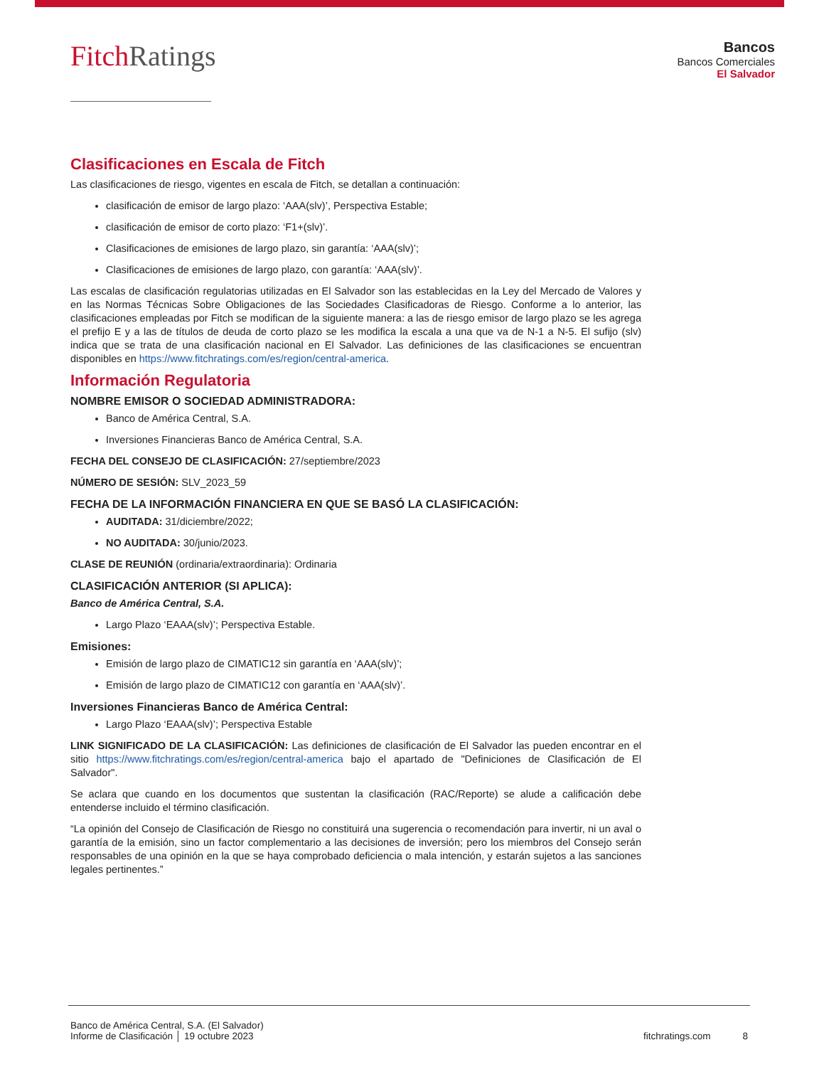Fitch Ratings
Bancos
Bancos Comerciales
El Salvador
Clasificaciones en Escala de Fitch
Las clasificaciones de riesgo, vigentes en escala de Fitch, se detallan a continuación:
clasificación de emisor de largo plazo: ‘AAA(slv)’, Perspectiva Estable;
clasificación de emisor de corto plazo: ‘F1+(slv)’.
Clasificaciones de emisiones de largo plazo, sin garantía: ‘AAA(slv)’;
Clasificaciones de emisiones de largo plazo, con garantía: ‘AAA(slv)’.
Las escalas de clasificación regulatorias utilizadas en El Salvador son las establecidas en la Ley del Mercado de Valores y en las Normas Técnicas Sobre Obligaciones de las Sociedades Clasificadoras de Riesgo. Conforme a lo anterior, las clasificaciones empleadas por Fitch se modifican de la siguiente manera: a las de riesgo emisor de largo plazo se les agrega el prefijo E y a las de títulos de deuda de corto plazo se les modifica la escala a una que va de N-1 a N-5. El sufijo (slv) indica que se trata de una clasificación nacional en El Salvador. Las definiciones de las clasificaciones se encuentran disponibles en https://www.fitchratings.com/es/region/central-america.
Información Regulatoria
NOMBRE EMISOR O SOCIEDAD ADMINISTRADORA:
Banco de América Central, S.A.
Inversiones Financieras Banco de América Central, S.A.
FECHA DEL CONSEJO DE CLASIFICACIÓN: 27/septiembre/2023
NÚMERO DE SESIÓN: SLV_2023_59
FECHA DE LA INFORMACIÓN FINANCIERA EN QUE SE BASÓ LA CLASIFICACIÓN:
AUDITADA: 31/diciembre/2022;
NO AUDITADA: 30/junio/2023.
CLASE DE REUNIÓN (ordinaria/extraordinaria): Ordinaria
CLASIFICACIÓN ANTERIOR (SI APLICA):
Banco de América Central, S.A.
Largo Plazo ‘EAAA(slv)’; Perspectiva Estable.
Emisiones:
Emisión de largo plazo de CIMATIC12 sin garantía en ‘AAA(slv)’;
Emisión de largo plazo de CIMATIC12 con garantía en ‘AAA(slv)’.
Inversiones Financieras Banco de América Central:
Largo Plazo ‘EAAA(slv)’; Perspectiva Estable
LINK SIGNIFICADO DE LA CLASIFICACIÓN: Las definiciones de clasificación de El Salvador las pueden encontrar en el sitio https://www.fitchratings.com/es/region/central-america bajo el apartado de "Definiciones de Clasificación de El Salvador".
Se aclara que cuando en los documentos que sustentan la clasificación (RAC/Reporte) se alude a calificación debe entenderse incluido el término clasificación.
“La opinión del Consejo de Clasificación de Riesgo no constituirá una sugerencia o recomendación para invertir, ni un aval o garantía de la emisión, sino un factor complementario a las decisiones de inversión; pero los miembros del Consejo serán responsables de una opinión en la que se haya comprobado deficiencia o mala intención, y estarán sujetos a las sanciones legales pertinentes.”
Banco de América Central, S.A. (El Salvador)
Informe de Clasificación │ 19 octubre 2023
fitchratings.com 8